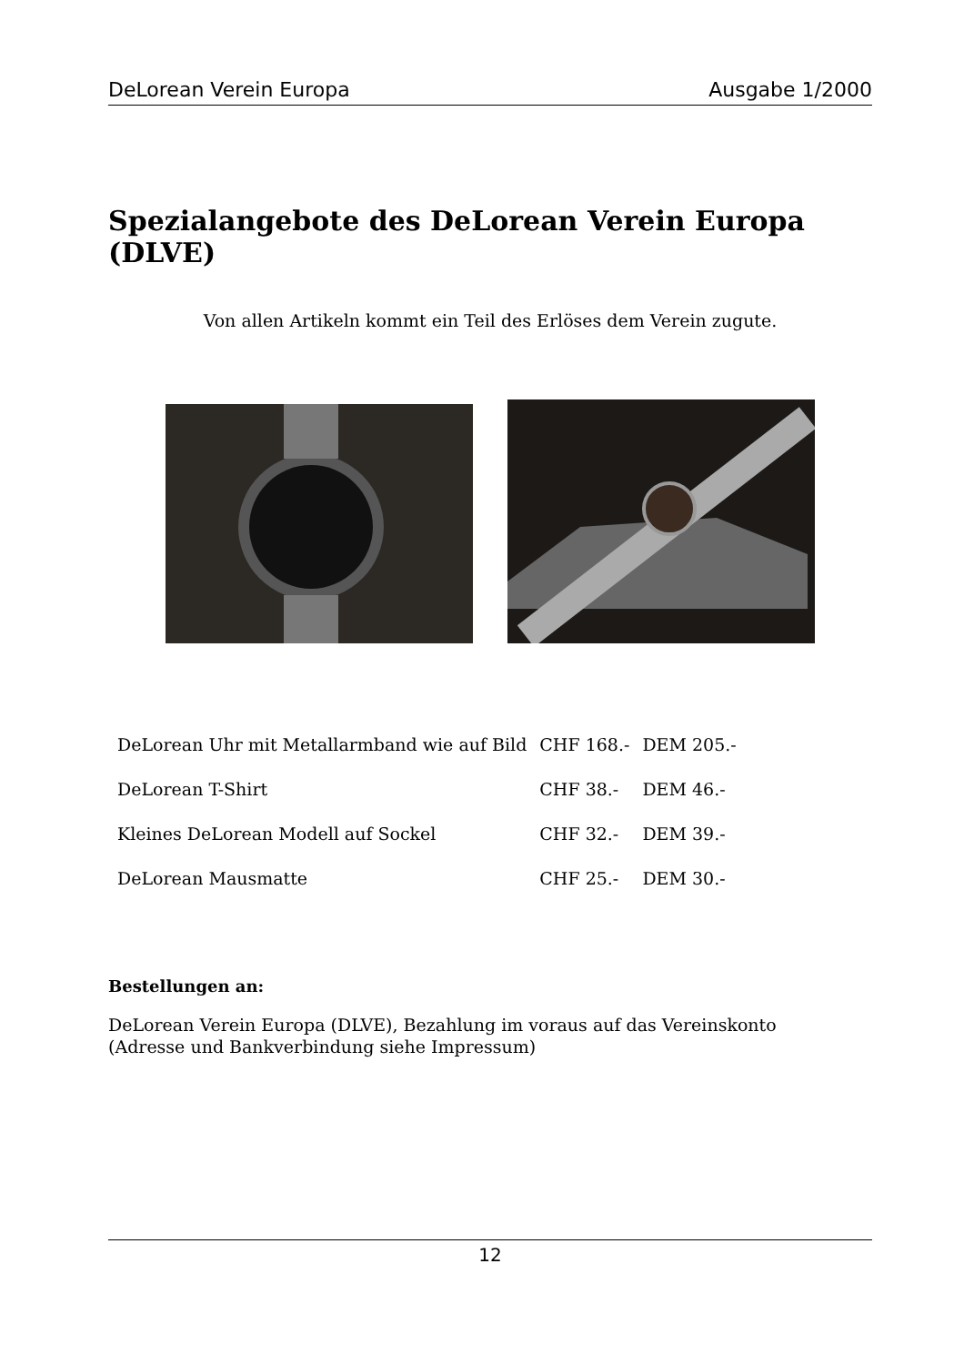DeLorean Verein Europa Ausgabe 1/2000
Spezialangebote des DeLorean Verein Europa (DLVE)
Von allen Artikeln kommt ein Teil des Erlöses dem Verein zugute.
| DeLorean Uhr mit Metallarmband wie auf Bild | CHF 168.- | DEM 205.- |
| DeLorean T-Shirt | CHF 38.- | DEM 46.- |
| Kleines DeLorean Modell auf Sockel | CHF 32.- | DEM 39.- |
| DeLorean Mausmatte | CHF 25.- | DEM 30.- |
Bestellungen an:
DeLorean Verein Europa (DLVE), Bezahlung im voraus auf das Vereinskonto
(Adresse und Bankverbindung siehe Impressum)
12